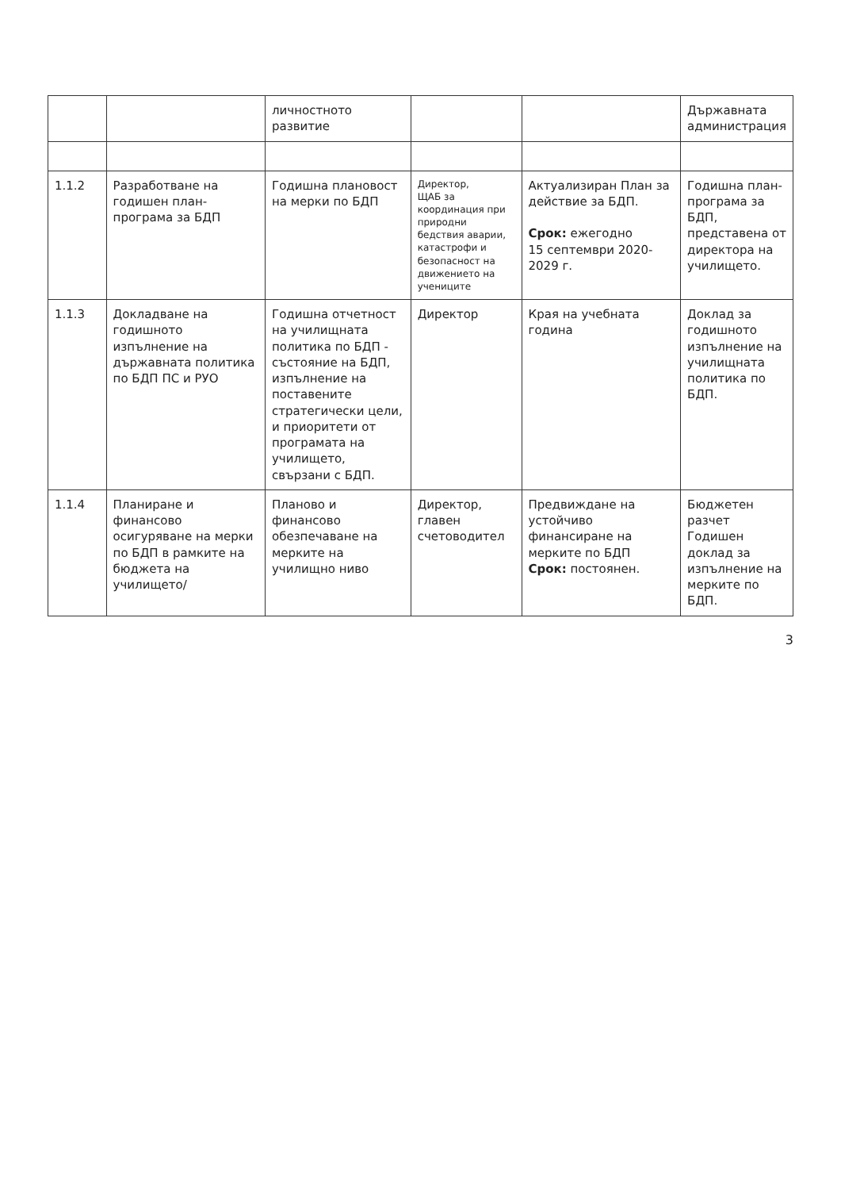| | | личностното развитие | | | Държавната администрация |
| 1.1.2 | Разработване на годишен план-програма за БДП | Годишна плановост на мерки по БДП | Директор, ЩАБ за координация при природни бедствия аварии, катастрофи и безопасност на движението на учениците | Актуализиран План за действие за БДП. Срок: ежегодно 15 септември 2020-2029 г. | Годишна план-програма за БДП, представена от директора на училището. |
| 1.1.3 | Докладване на годишното изпълнение на държавната политика по БДП ПС и РУО | Годишна отчетност на училищната политика по БДП - състояние на БДП, изпълнение на поставените стратегически цели, и приоритети от програмата на училището, свързани с БДП. | Директор | Края на учебната година | Доклад за годишното изпълнение на училищната политика по БДП. |
| 1.1.4 | Планиране и финансово осигуряване на мерки по БДП в рамките на бюджета на училището/ | Планово и финансово обезпечаване на мерките на училищно ниво | Директор, главен счетоводител | Предвиждане на устойчиво финансиране на мерките по БДП Срок: постоянен. | Бюджетен разчет Годишен доклад за изпълнение на мерките по БДП. |
3